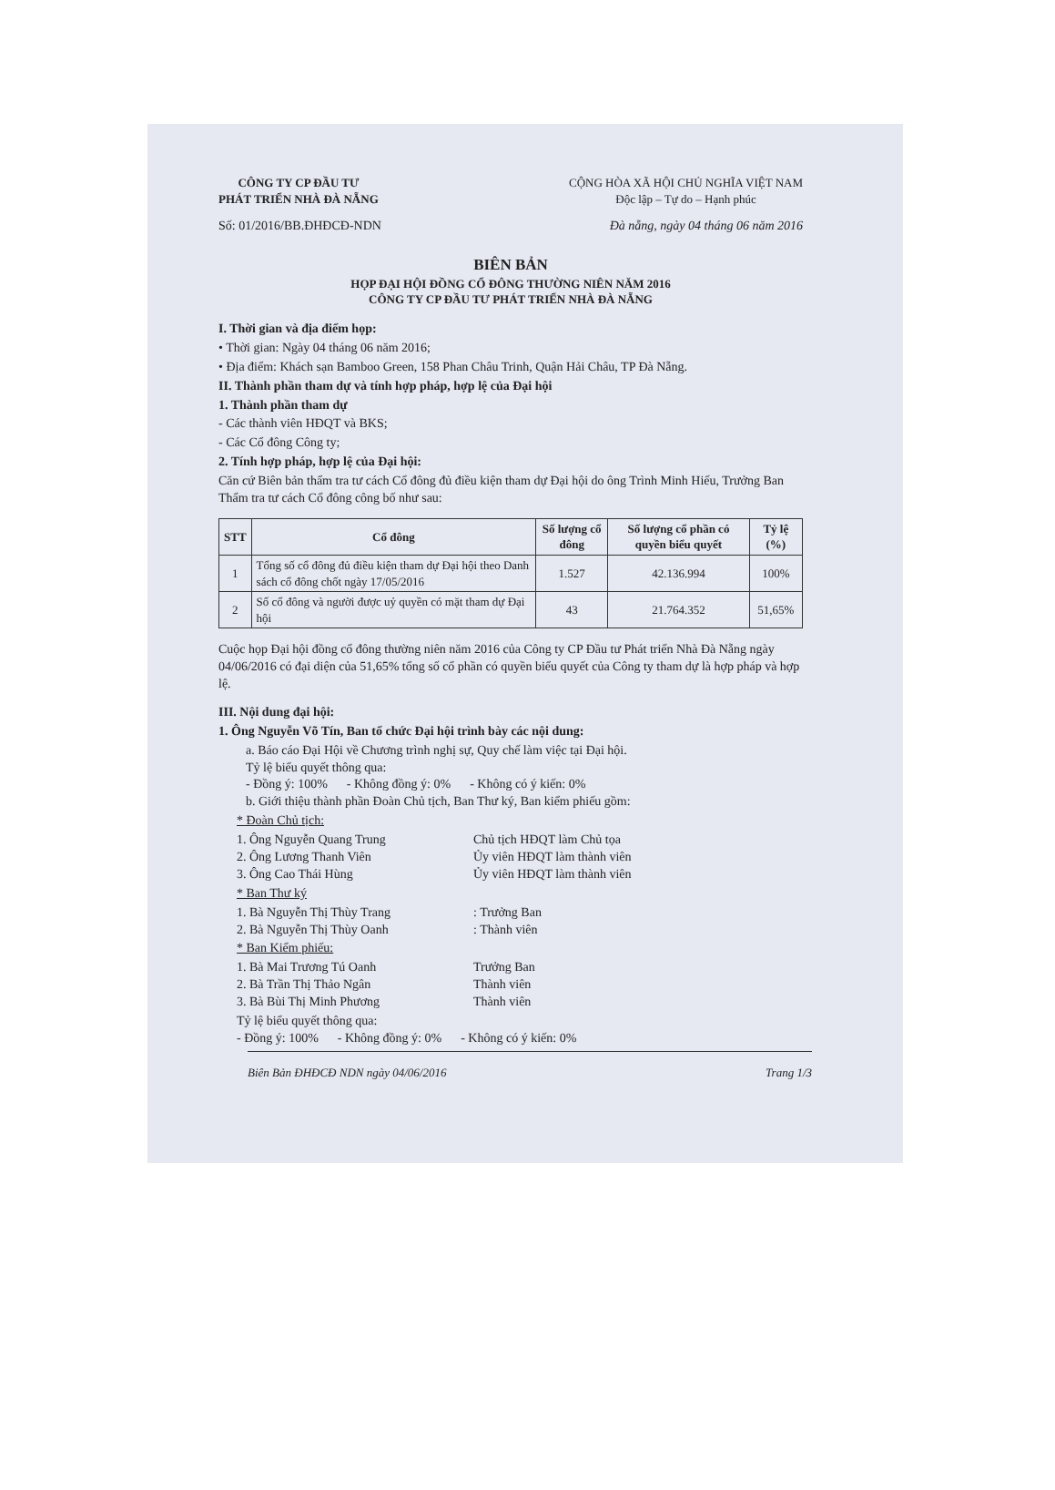CÔNG TY CP ĐẦU TƯ
PHÁT TRIỂN NHÀ ĐÀ NẴNG
CỘNG HÒA XÃ HỘI CHỦ NGHĨA VIỆT NAM
Độc lập – Tự do – Hạnh phúc
Số: 01/2016/BB.ĐHĐCĐ-NDN Đà nẵng, ngày 04 tháng 06 năm 2016
BIÊN BẢN
HỌP ĐẠI HỘI ĐỒNG CỔ ĐÔNG THƯỜNG NIÊN NĂM 2016
CÔNG TY CP ĐẦU TƯ PHÁT TRIỂN NHÀ ĐÀ NẴNG
I. Thời gian và địa điểm họp:
• Thời gian: Ngày 04 tháng 06 năm 2016;
• Địa điểm: Khách sạn Bamboo Green, 158 Phan Châu Trinh, Quận Hải Châu, TP Đà Nẵng.
II. Thành phần tham dự và tính hợp pháp, hợp lệ của Đại hội
1. Thành phần tham dự
- Các thành viên HĐQT và BKS;
- Các Cổ đông Công ty;
2. Tính hợp pháp, hợp lệ của Đại hội:
Căn cứ Biên bản thẩm tra tư cách Cổ đông đủ điều kiện tham dự Đại hội do ông Trình Minh Hiếu, Trưởng Ban Thẩm tra tư cách Cổ đông công bố như sau:
| STT | Cổ đông | Số lượng cổ đông | Số lượng cổ phần có quyền biểu quyết | Tỷ lệ (%) |
| --- | --- | --- | --- | --- |
| 1 | Tổng số cổ đông đủ điều kiện tham dự Đại hội theo Danh sách cổ đông chốt ngày 17/05/2016 | 1.527 | 42.136.994 | 100% |
| 2 | Số cổ đông và người được uỷ quyền có mặt tham dự Đại hội | 43 | 21.764.352 | 51,65% |
Cuộc họp Đại hội đồng cổ đông thường niên năm 2016 của Công ty CP Đầu tư Phát triển Nhà Đà Nẵng ngày 04/06/2016 có đại diện của 51,65% tổng số cổ phần có quyền biểu quyết của Công ty tham dự là hợp pháp và hợp lệ.
III. Nội dung đại hội:
1. Ông Nguyễn Võ Tín, Ban tổ chức Đại hội trình bày các nội dung:
a. Báo cáo Đại Hội về Chương trình nghị sự, Quy chế làm việc tại Đại hội.
Tỷ lệ biểu quyết thông qua:
- Đồng ý: 100% - Không đồng ý: 0% - Không có ý kiến: 0%
b. Giới thiệu thành phần Đoàn Chủ tịch, Ban Thư ký, Ban kiểm phiếu gồm:
* Đoàn Chủ tịch:
1. Ông Nguyễn Quang Trung Chủ tịch HĐQT làm Chủ tọa 2. Ông Lương Thanh Viên Ủy viên HĐQT làm thành viên 3. Ông Cao Thái Hùng Ủy viên HĐQT làm thành viên
* Ban Thư ký
1. Bà Nguyễn Thị Thùy Trang: Trưởng Ban 2. Bà Nguyễn Thị Thùy Oanh: Thành viên
* Ban Kiểm phiếu:
1. Bà Mai Trương Tú Oanh Trưởng Ban 2. Bà Trần Thị Thảo Ngân Thành viên 3. Bà Bùi Thị Minh Phương Thành viên
Tỷ lệ biểu quyết thông qua:
- Đồng ý: 100% - Không đồng ý: 0% - Không có ý kiến: 0%
Biên Bản ĐHĐCĐ NDN ngày 04/06/2016 Trang 1/3